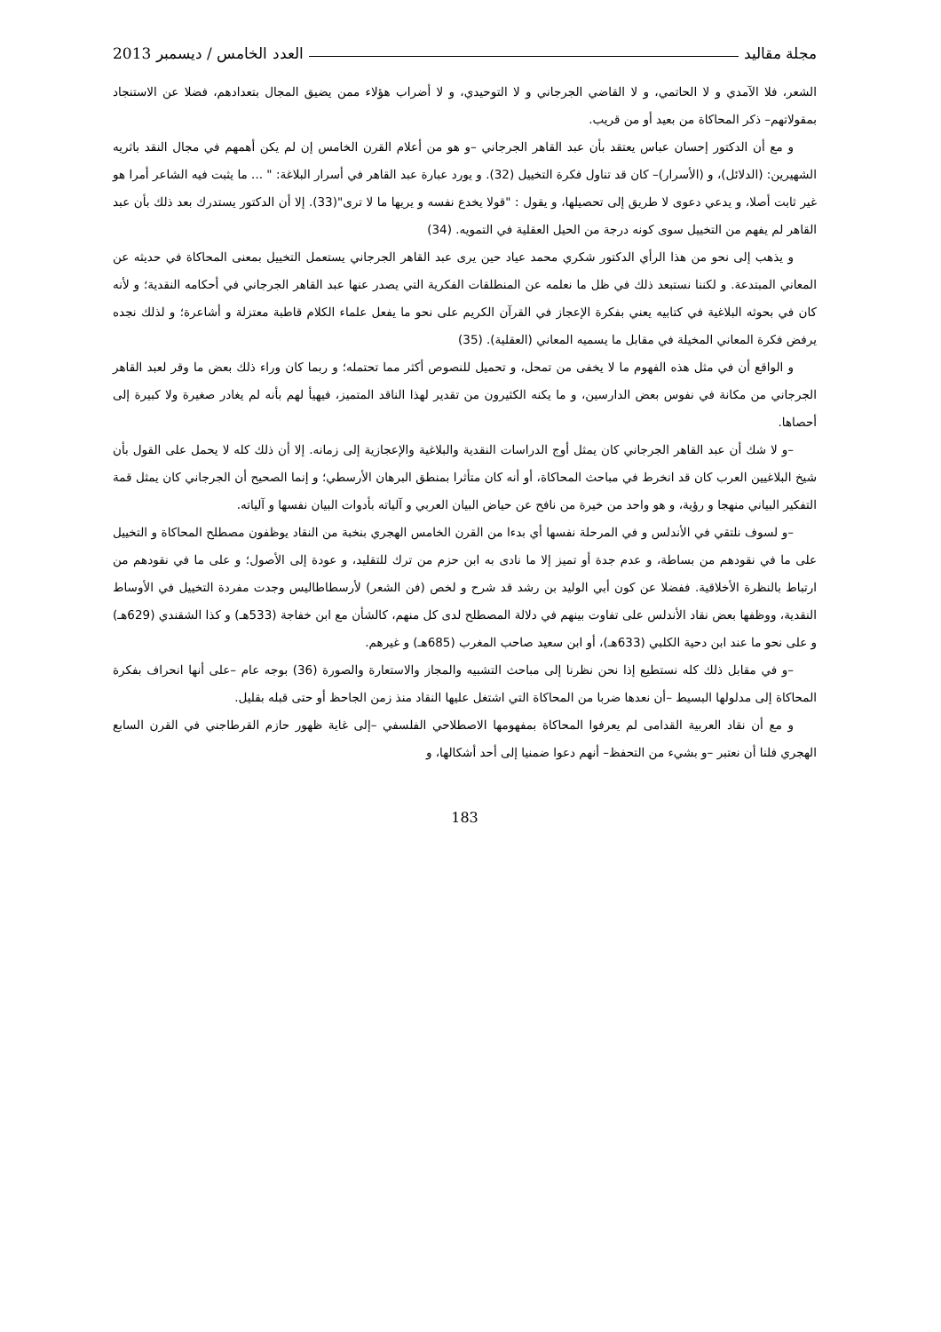مجلة مقاليد العدد الخامس / ديسمبر 2013
الشعر، فلا الآمدي و لا الحاتمي، و لا القاضي الجرجاني و لا التوحيدي، و لا أضراب هؤلاء ممن يضيق المجال بتعدادهم، فضلا عن الاستنجاد بمقولاتهم– ذكر المحاكاة من بعيد أو من قريب.
و مع أن الدكتور إحسان عباس يعتقد بأن عبد القاهر الجرجاني –و هو من أعلام القرن الخامس إن لم يكن أهمهم في مجال النقد باثريه الشهيرين: (الدلائل)، و (الأسرار)– كان قد تناول فكرة التخييل (32). و يورد عبارة عبد القاهر في أسرار البلاغة: " ... ما يثبت فيه الشاعر أمرا هو غير ثابت أصلا، و يدعي دعوى لا طريق إلى تحصيلها، و يقول : "قولا يخدع نفسه و يريها ما لا ترى"(33). إلا أن الدكتور يستدرك بعد ذلك بأن عبد القاهر لم يفهم من التخييل سوى كونه درجة من الحيل العقلية في التمويه. (34)
و يذهب إلى نحو من هذا الرأي الدكتور شكري محمد عياد حين يرى عبد القاهر الجرجاني يستعمل التخييل بمعنى المحاكاة في حديثه عن المعاني المبتدعة. و لكننا نستبعد ذلك في ظل ما نعلمه عن المنطلقات الفكرية التي يصدر عنها عبد القاهر الجرجاني في أحكامه النقدية؛ و لأنه كان في بحوثه البلاغية في كتابيه يعني بفكرة الإعجاز في القرآن الكريم على نحو ما يفعل علماء الكلام قاطبة معتزلة و أشاعرة؛ و لذلك نجده يرفض فكرة المعاني المخيلة في مقابل ما يسميه المعاني (العقلية). (35)
و الواقع أن في مثل هذه الفهوم ما لا يخفى من تمحل، و تحميل للنصوص أكثر مما تحتمله؛ و ربما كان وراء ذلك بعض ما وقر لعبد القاهر الجرجاني من مكانة في نفوس بعض الدارسين، و ما يكنه الكثيرون من تقدير لهذا الناقد المتميز، فيهيأ لهم بأنه لم يغادر صغيرة ولا كبيرة إلى أحصاها.
–و لا شك أن عبد القاهر الجرجاني كان يمثل أوج الدراسات النقدية والبلاغية والإعجازية إلى زمانه. إلا أن ذلك كله لا يحمل على القول بأن شيخ البلاغيين العرب كان قد انخرط في مباحث المحاكاة، أو أنه كان متأثرا بمنطق البرهان الأرسطي؛ و إنما الصحيح أن الجرجاني كان يمثل قمة التفكير البياني منهجا و رؤية، و هو واحد من خيرة من نافح عن حياض البيان العربي و آلياته بأدوات البيان نفسها و آلياته.
–و لسوف نلتقي في الأندلس و في المرحلة نفسها أي بدءا من القرن الخامس الهجري بنخبة من النقاد يوظفون مصطلح المحاكاة و التخييل على ما في نقودهم من بساطة، و عدم جدة أو تميز إلا ما نادى به ابن حزم من ترك للتقليد، و عودة إلى الأصول؛ و على ما في نقودهم من ارتباط بالنظرة الأخلاقية. ففضلا عن كون أبي الوليد بن رشد قد شرح و لخص (فن الشعر) لأرسطاطاليس وجدت مفردة التخييل في الأوساط النقدية، ووظفها بعض نقاد الأندلس على تفاوت بينهم في دلالة المصطلح لدى كل منهم، كالشأن مع ابن خفاجة (533هـ) و كذا الشقندي (629هـ) و على نحو ما عند ابن دحية الكلبي (633هـ)، أو ابن سعيد صاحب المغرب (685هـ) و غيرهم.
–و في مقابل ذلك كله نستطيع إذا نحن نظرنا إلى مباحث التشبيه والمجاز والاستعارة والصورة (36) بوجه عام –على أنها انحراف بفكرة المحاكاة إلى مدلولها البسيط –أن نعدها ضربا من المحاكاة التي اشتغل عليها النقاد منذ زمن الجاحظ أو حتى قبله بقليل.
و مع أن نقاد العربية القدامى لم يعرفوا المحاكاة بمفهومها الاصطلاحي الفلسفي –إلى غاية ظهور حازم القرطاجني في القرن السابع الهجري فلنا أن نعتبر –و بشيء من التحفظ– أنهم دعوا ضمنيا إلى أحد أشكالها، و
183